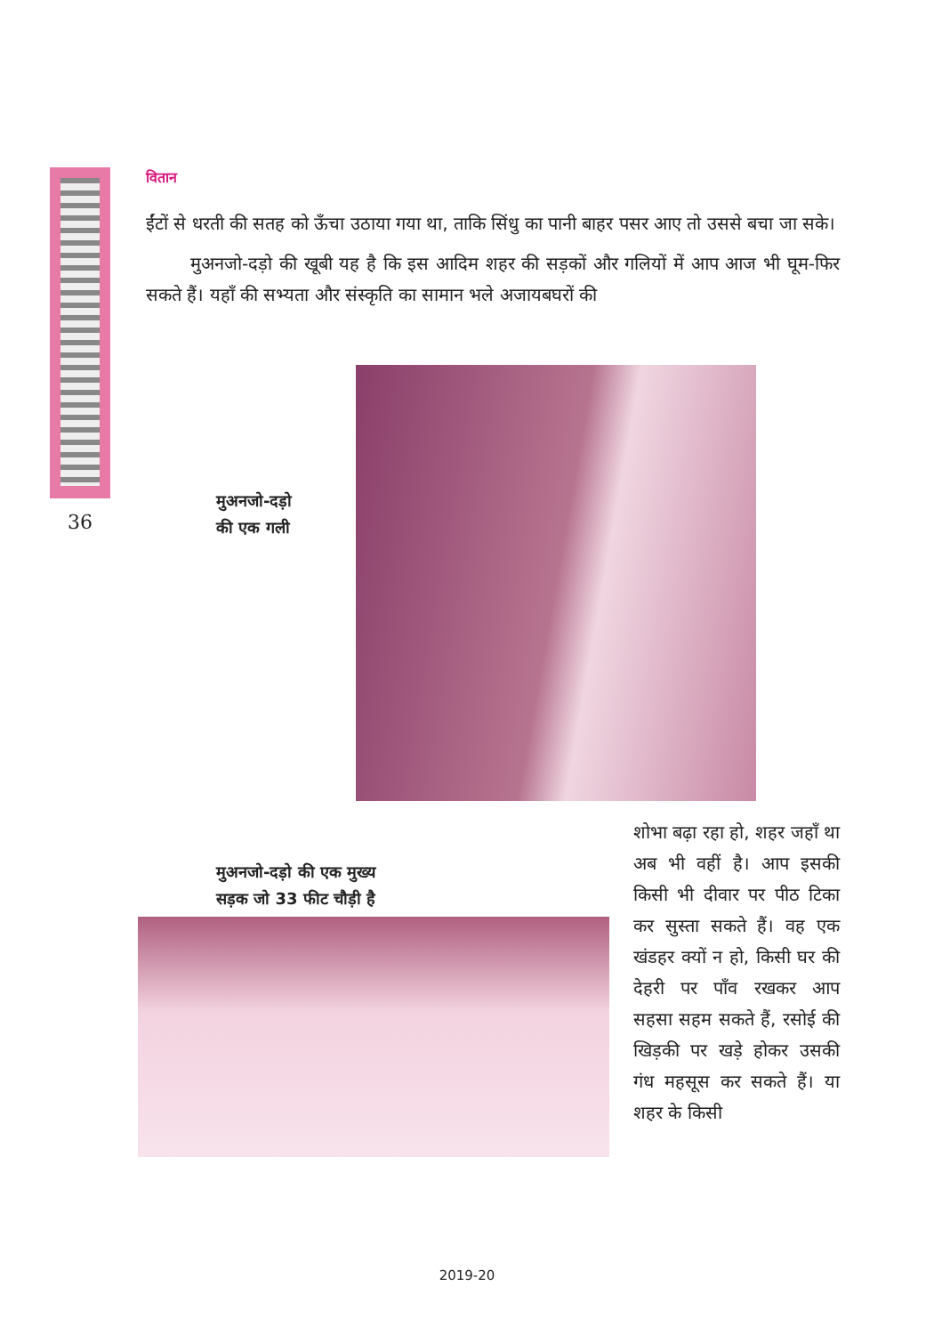वितान
ईंटों से धरती की सतह को ऊँचा उठाया गया था, ताकि सिंधु का पानी बाहर पसर आए तो उससे बचा जा सके।
मुअनजो-दड़ो की खूबी यह है कि इस आदिम शहर की सड़कों और गलियों में आप आज भी घूम-फिर सकते हैं। यहाँ की सभ्यता और संस्कृति का सामान भले अजायबघरों की
36
मुअनजो-दड़ो
की एक गली
मुअनजो-दड़ो की एक मुख्य
सड़क जो 33 फीट चौड़ी है
शोभा बढ़ा रहा हो, शहर जहाँ था अब भी वहीं है। आप इसकी किसी भी दीवार पर पीठ टिका कर सुस्ता सकते हैं। वह एक खंडहर क्यों न हो, किसी घर की देहरी पर पाँव रखकर आप सहसा सहम सकते हैं, रसोई की खिड़की पर खड़े होकर उसकी गंध महसूस कर सकते हैं। या शहर के किसी
2019-20